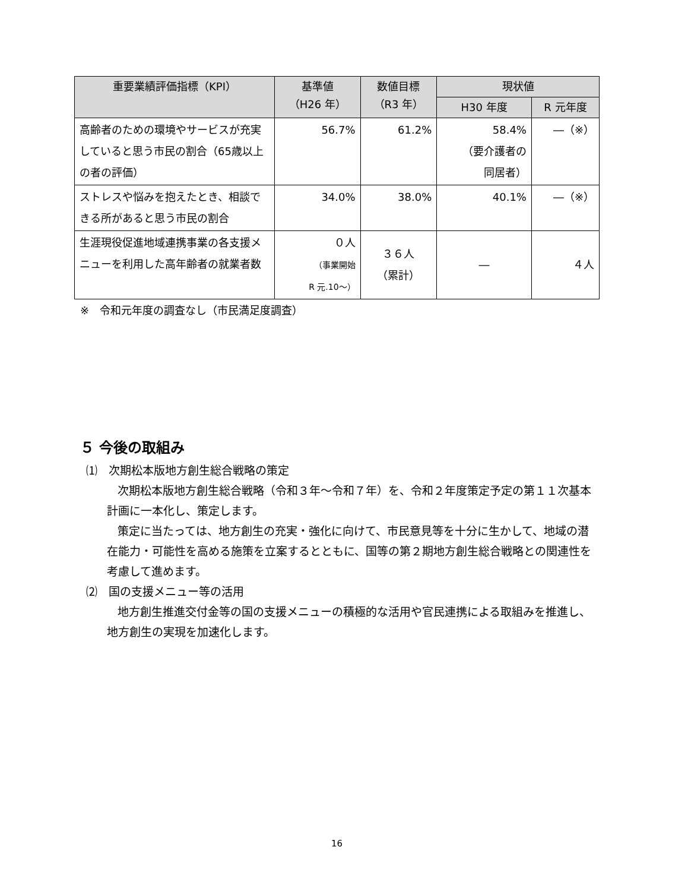| 重要業績評価指標（KPI） | 基準値 （H26 年） | 数値目標 （R3 年） | 現状値 | |
| --- | --- | --- | --- | --- |
| | | | H30 年度 | R 元年度 |
| 高齢者のための環境やサービスが充実していると思う市民の割合（65歳以上の者の評価） | 56.7% | 61.2% | 58.4% （要介護者の 同居者） | ―（※） |
| ストレスや悩みを抱えたとき、相談できる所があると思う市民の割合 | 34.0% | 38.0% | 40.1% | ―（※） |
| 生涯現役促進地域連携事業の各支援メニューを利用した高年齢者の就業者数 | ０人 （事業開始 R 元.10～） | ３６人 （累計） | ― | ４人 |
※　令和元年度の調査なし（市民満足度調査）
５ 今後の取組み
⑴　次期松本版地方創生総合戦略の策定
次期松本版地方創生総合戦略（令和３年～令和７年）を、令和２年度策定予定の第１１次基本計画に一本化し、策定します。
策定に当たっては、地方創生の充実・強化に向けて、市民意見等を十分に生かして、地域の潜在能力・可能性を高める施策を立案するとともに、国等の第２期地方創生総合戦略との関連性を考慮して進めます。
⑵　国の支援メニュー等の活用
地方創生推進交付金等の国の支援メニューの積極的な活用や官民連携による取組みを推進し、地方創生の実現を加速化します。
16